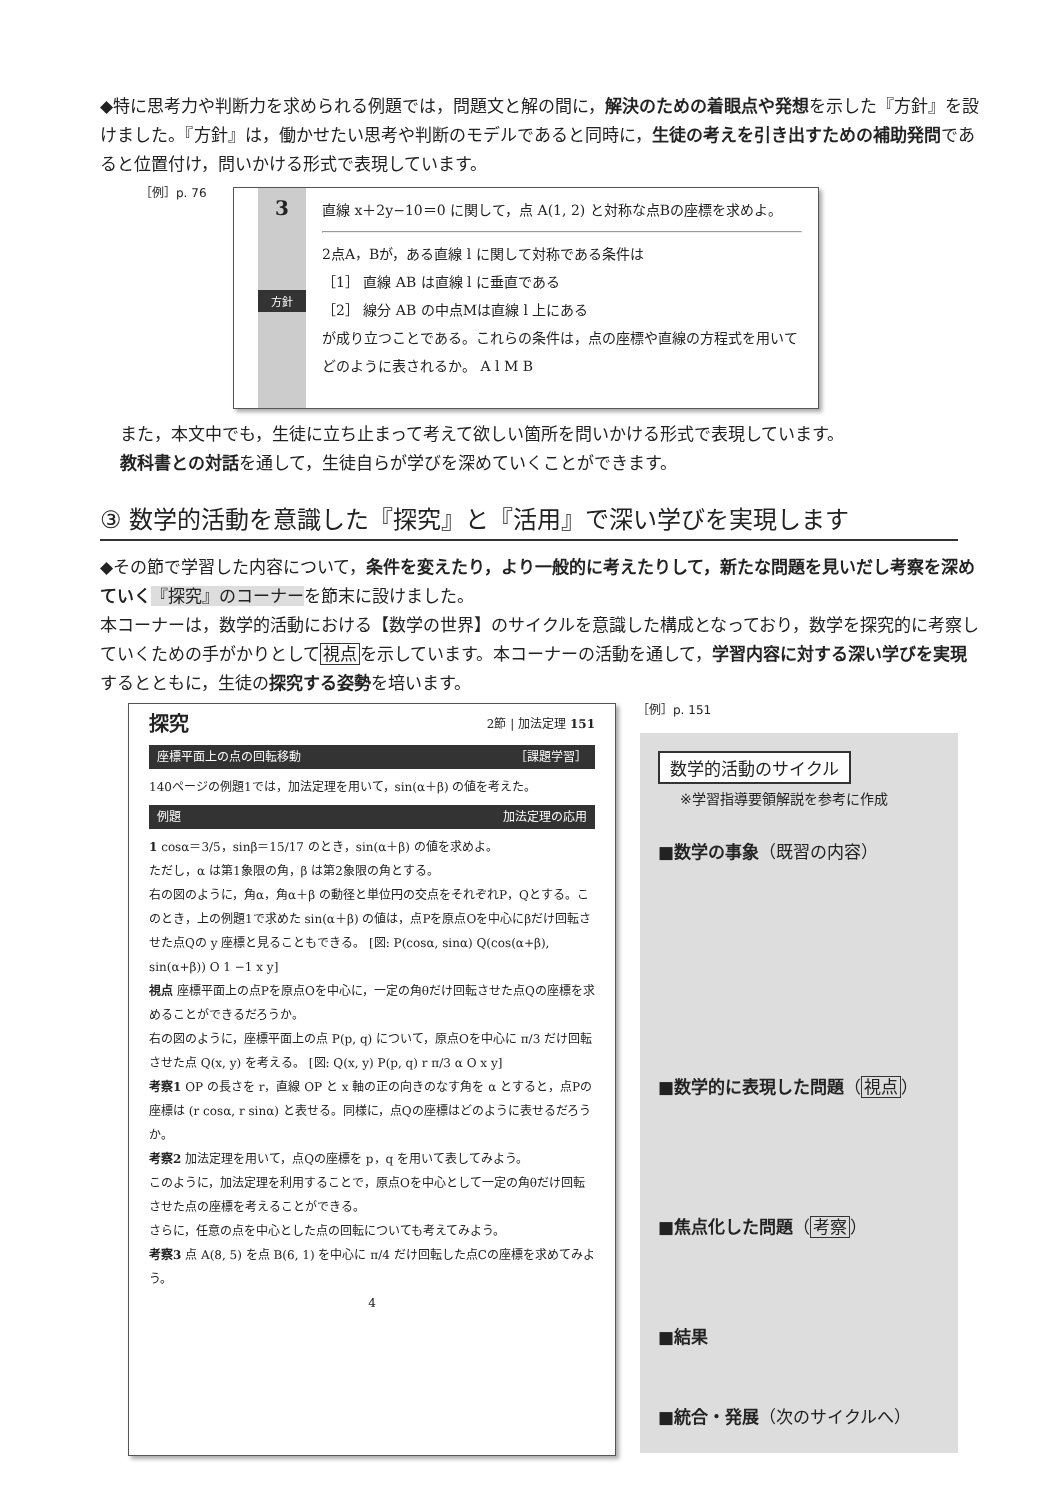◆特に思考力や判断力を求められる例題では，問題文と解の間に，解決のための着眼点や発想を示した『方針』を設けました。『方針』は，働かせたい思考や判断のモデルであると同時に，生徒の考えを引き出すための補助発問であると位置付け，問いかける形式で表現しています。
［例］p. 76
3
方針
直線 x＋2y−10＝0 に関して，点 A(1, 2) と対称な点Bの座標を求めよ。
2点A，Bが，ある直線 l に関して対称である条件は
［1］ 直線 AB は直線 l に垂直である
［2］ 線分 AB の中点Mは直線 l 上にある
が成り立つことである。これらの条件は，点の座標や直線の方程式を用いてどのように表されるか。 A l M B
また，本文中でも，生徒に立ち止まって考えて欲しい箇所を問いかける形式で表現しています。
教科書との対話を通して，生徒自らが学びを深めていくことができます。
③ 数学的活動を意識した『探究』と『活用』で深い学びを実現します
◆その節で学習した内容について，条件を変えたり，より一般的に考えたりして，新たな問題を見いだし考察を深めていく『探究』のコーナーを節末に設けました。
本コーナーは，数学的活動における【数学の世界】のサイクルを意識した構成となっており，数学を探究的に考察していくための手がかりとして視点を示しています。本コーナーの活動を通して，学習内容に対する深い学びを実現するとともに，生徒の探究する姿勢を培います。
探究 2節 | 加法定理 151
座標平面上の点の回転移動 ［課題学習］
140ページの例題1では，加法定理を用いて，sin(α＋β) の値を考えた。
例題 加法定理の応用
1 cosα＝3/5，sinβ＝15/17 のとき，sin(α＋β) の値を求めよ。
ただし，α は第1象限の角，β は第2象限の角とする。
右の図のように，角α，角α＋β の動径と単位円の交点をそれぞれP，Qとする。このとき，上の例題1で求めた sin(α＋β) の値は，点Pを原点Oを中心にβだけ回転させた点Qの y 座標と見ることもできる。 [図: P(cosα, sinα) Q(cos(α+β), sin(α+β)) O 1 −1 x y]
視点 座標平面上の点Pを原点Oを中心に，一定の角θだけ回転させた点Qの座標を求めることができるだろうか。
右の図のように，座標平面上の点 P(p, q) について，原点Oを中心に π/3 だけ回転させた点 Q(x, y) を考える。 [図: Q(x, y) P(p, q) r π/3 α O x y]
考察1 OP の長さを r，直線 OP と x 軸の正の向きのなす角を α とすると，点Pの座標は (r cosα, r sinα) と表せる。同様に，点Qの座標はどのように表せるだろうか。
考察2 加法定理を用いて，点Qの座標を p，q を用いて表してみよう。
このように，加法定理を利用することで，原点Oを中心として一定の角θだけ回転させた点の座標を考えることができる。
さらに，任意の点を中心とした点の回転についても考えてみよう。
考察3 点 A(8, 5) を点 B(6, 1) を中心に π/4 だけ回転した点Cの座標を求めてみよう。
4
［例］p. 151
数学的活動のサイクル
※学習指導要領解説を参考に作成
■数学の事象（既習の内容）
■数学的に表現した問題（視点）
■焦点化した問題（考察）
■結果
■統合・発展（次のサイクルへ）